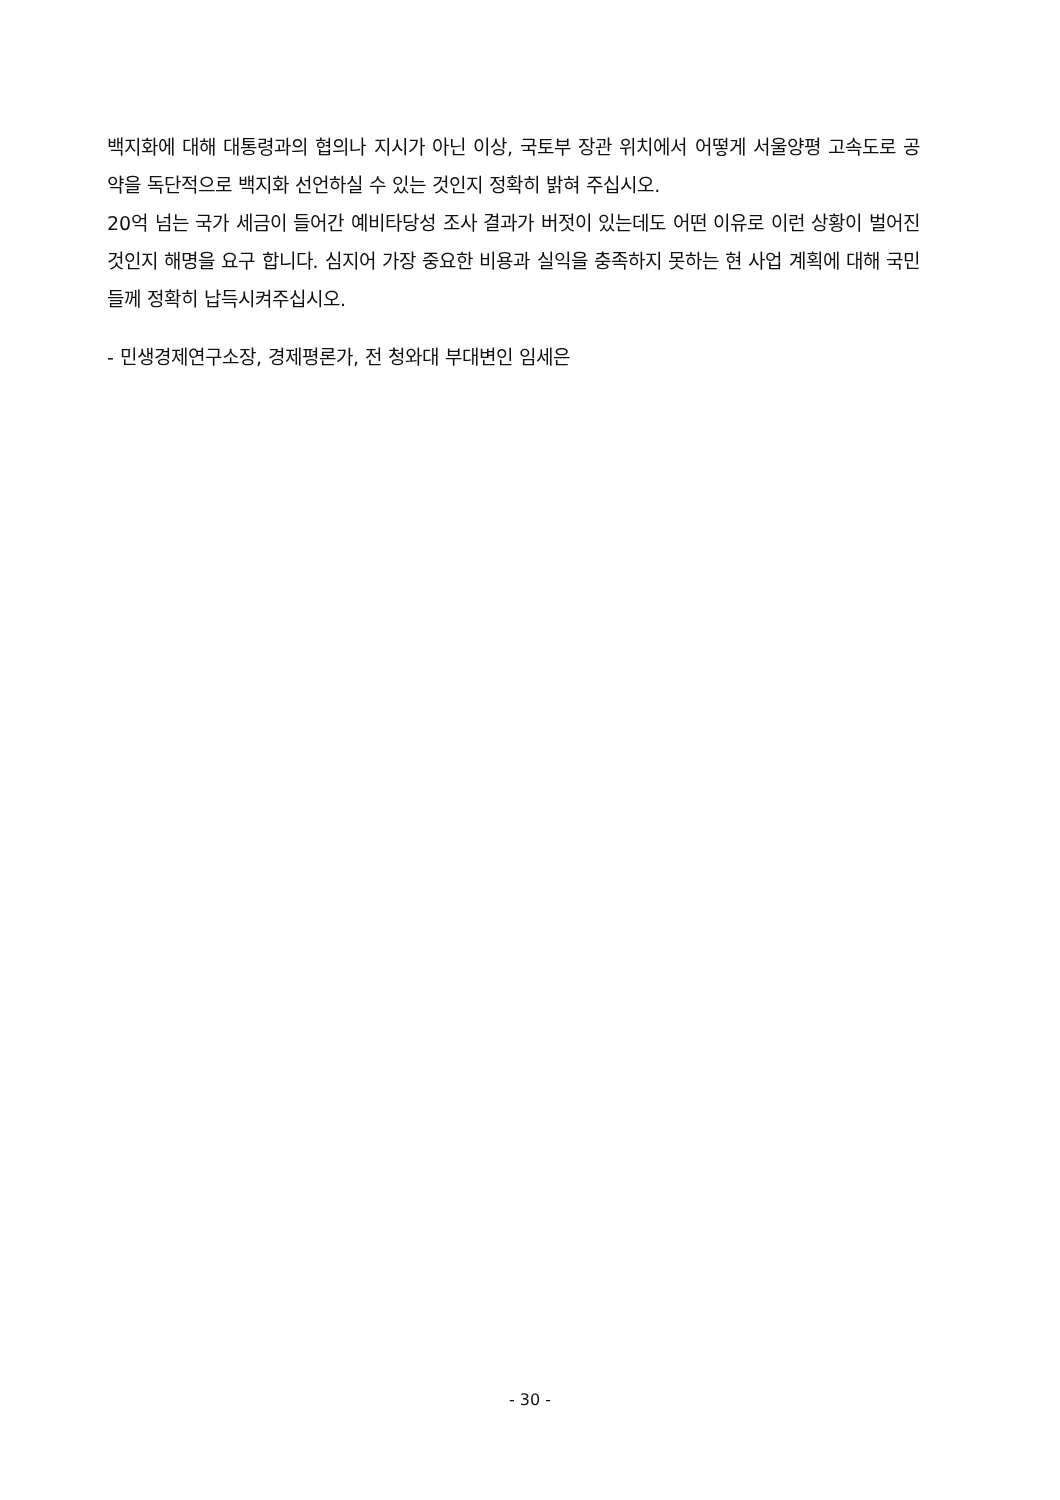백지화에 대해 대통령과의 협의나 지시가 아닌 이상, 국토부 장관 위치에서 어떻게 서울양평 고속도로 공약을 독단적으로 백지화 선언하실 수 있는 것인지 정확히 밝혀 주십시오.
20억 넘는 국가 세금이 들어간 예비타당성 조사 결과가 버젓이 있는데도 어떤 이유로 이런 상황이 벌어진 것인지 해명을 요구 합니다. 심지어 가장 중요한 비용과 실익을 충족하지 못하는 현 사업 계획에 대해 국민들께 정확히 납득시켜주십시오.
- 민생경제연구소장, 경제평론가, 전 청와대 부대변인 임세은
- 30 -